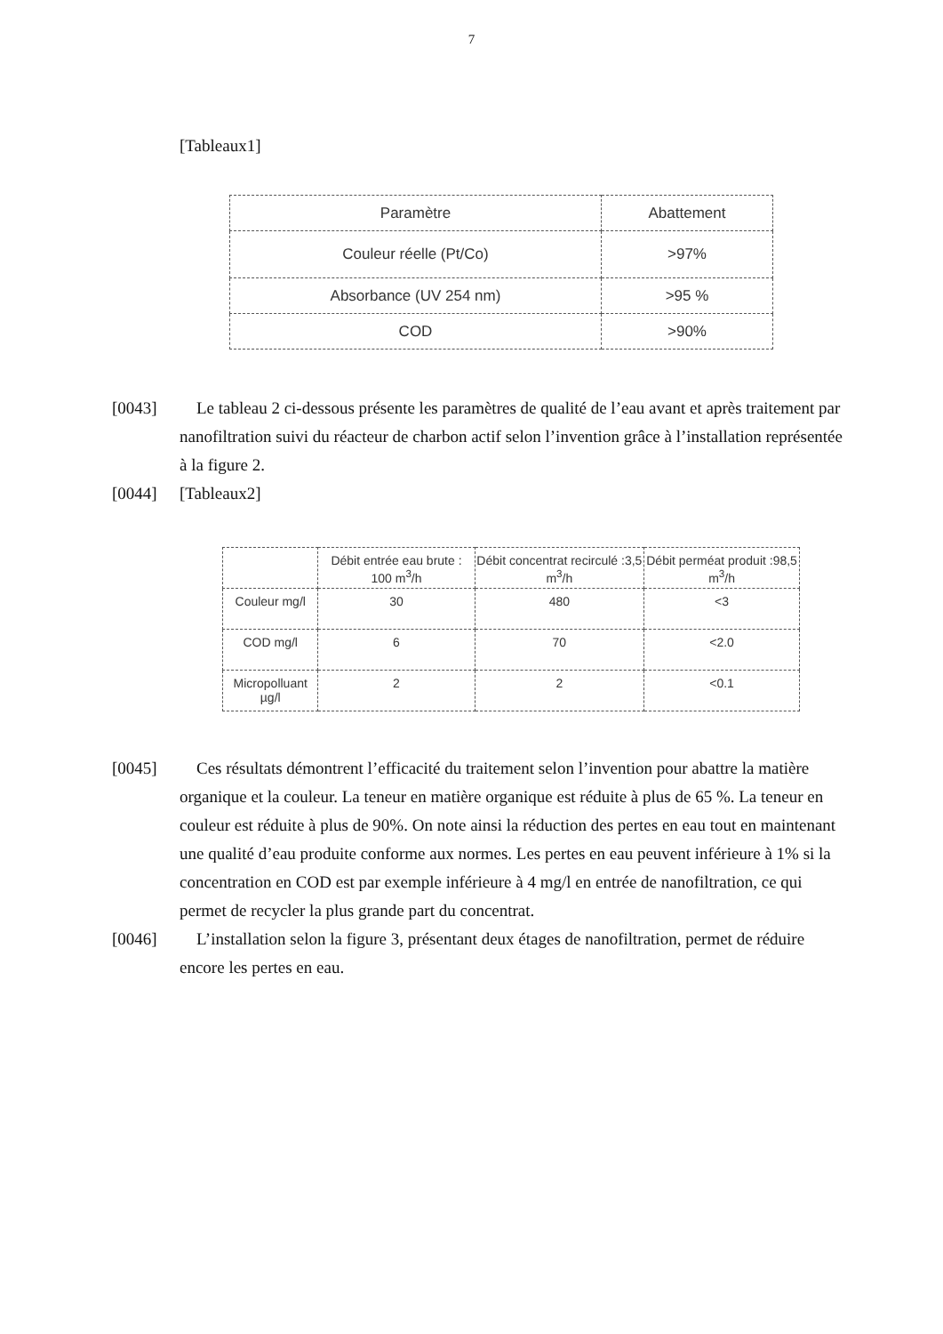7
[Tableaux1]
| Paramètre | Abattement |
| --- | --- |
| Couleur réelle (Pt/Co) | >97% |
| Absorbance (UV 254 nm) | >95 % |
| COD | >90% |
[0043] Le tableau 2 ci-dessous présente les paramètres de qualité de l’eau avant et après traitement par nanofiltration suivi du réacteur de charbon actif selon l’invention grâce à l’installation représentée à la figure 2.
[0044] [Tableaux2]
| | Débit entrée eau brute : 100 m<sup>3</sup>/h | Débit concentrat recirculé :3,5 m<sup>3</sup>/h | Débit perméat produit :98,5 m<sup>3</sup>/h |
| --- | --- | --- | --- |
| Couleur mg/l | 30 | 480 | <3 |
| COD mg/l | 6 | 70 | <2.0 |
| Micropolluant µg/l | 2 | 2 | <0.1 |
[0045] Ces résultats démontrent l’efficacité du traitement selon l’invention pour abattre la matière organique et la couleur. La teneur en matière organique est réduite à plus de 65 %. La teneur en couleur est réduite à plus de 90%. On note ainsi la réduction des pertes en eau tout en maintenant une qualité d’eau produite conforme aux normes. Les pertes en eau peuvent inférieure à 1% si la concentration en COD est par exemple inférieure à 4 mg/l en entrée de nanofiltration, ce qui permet de recycler la plus grande part du concentrat.
[0046] L’installation selon la figure 3, présentant deux étages de nanofiltration, permet de réduire encore les pertes en eau.